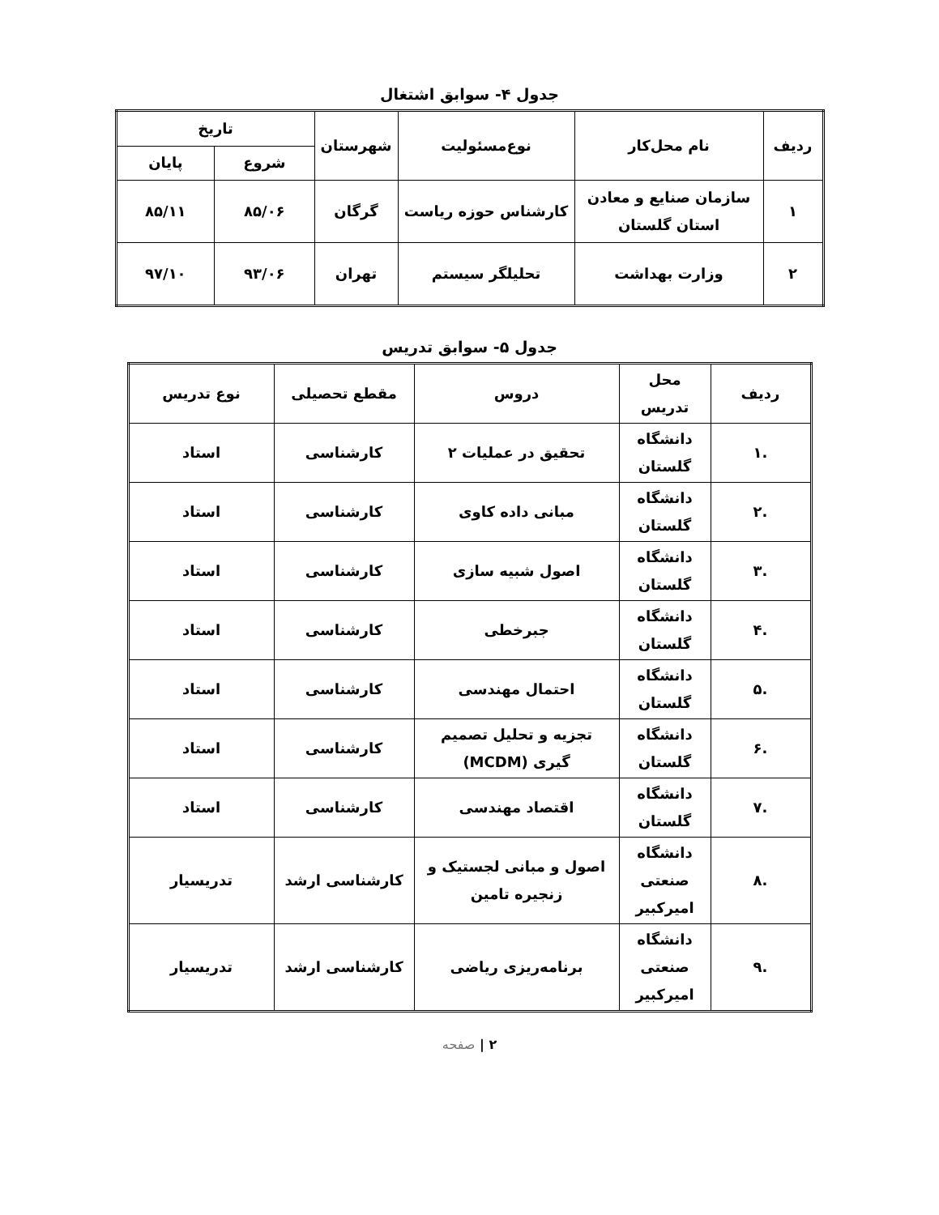جدول ۴- سوابق اشتغال
| ردیف | نام محل‌کار | نوع‌مسئولیت | شهرستان | تاریخ | |
| --- | --- | --- | --- | --- | --- |
| | | | | شروع | پایان |
| ۱ | سازمان صنایع و معادن استان گلستان | کارشناس حوزه ریاست | گرگان | ۸۵/۰۶ | ۸۵/۱۱ |
| ۲ | وزارت بهداشت | تحلیلگر سیستم | تهران | ۹۳/۰۶ | ۹۷/۱۰ |
جدول ۵- سوابق تدریس
| ردیف | محل تدریس | دروس | مقطع تحصیلی | نوع تدریس |
| --- | --- | --- | --- | --- |
| .۱ | دانشگاه گلستان | تحقیق در عملیات ۲ | کارشناسی | استاد |
| .۲ | دانشگاه گلستان | مبانی داده کاوی | کارشناسی | استاد |
| .۳ | دانشگاه گلستان | اصول شبیه سازی | کارشناسی | استاد |
| .۴ | دانشگاه گلستان | جبرخطی | کارشناسی | استاد |
| .۵ | دانشگاه گلستان | احتمال مهندسی | کارشناسی | استاد |
| .۶ | دانشگاه گلستان | تجزیه و تحلیل تصمیم گیری (MCDM) | کارشناسی | استاد |
| .۷ | دانشگاه گلستان | اقتصاد مهندسی | کارشناسی | استاد |
| .۸ | دانشگاه صنعتی امیرکبیر | اصول و مبانی لجستیک و زنجیره تامین | کارشناسی ارشد | تدریسیار |
| .۹ | دانشگاه صنعتی امیرکبیر | برنامه‌ریزی ریاضی | کارشناسی ارشد | تدریسیار |
۲ | صفحه